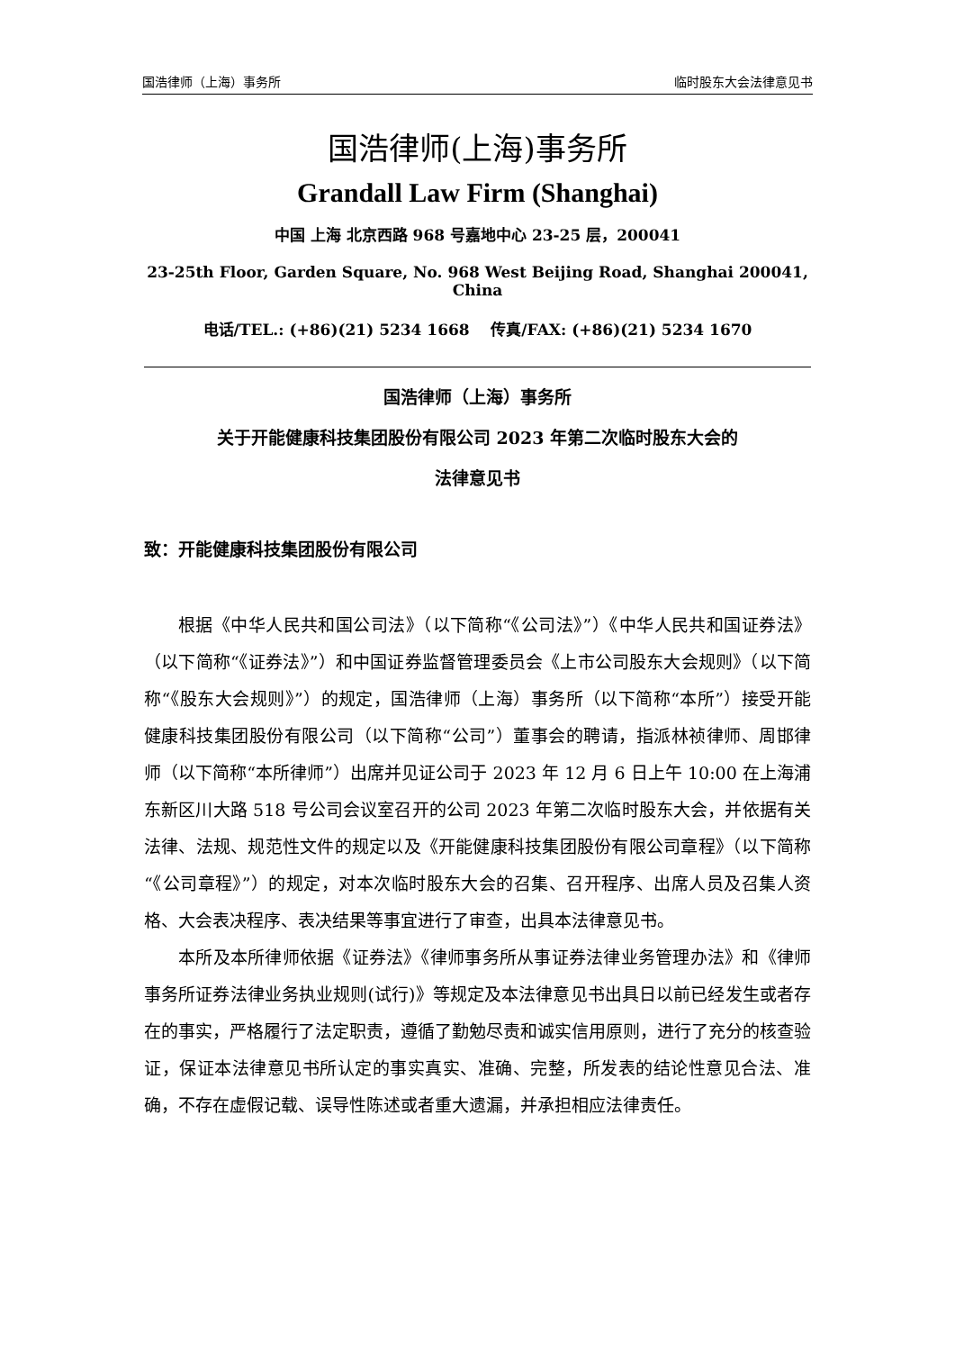国浩律师（上海）事务所 临时股东大会法律意见书
国浩律师(上海)事务所
Grandall Law Firm (Shanghai)
中国 上海 北京西路 968 号嘉地中心 23-25 层，200041
23-25th Floor, Garden Square, No. 968 West Beijing Road, Shanghai 200041, China
电话/TEL.: (+86)(21) 5234 1668 传真/FAX: (+86)(21) 5234 1670
国浩律师（上海）事务所
关于开能健康科技集团股份有限公司 2023 年第二次临时股东大会的
法律意见书
致：开能健康科技集团股份有限公司
根据《中华人民共和国公司法》（以下简称“《公司法》”）《中华人民共和国证券法》（以下简称“《证券法》”）和中国证券监督管理委员会《上市公司股东大会规则》（以下简称“《股东大会规则》”）的规定，国浩律师（上海）事务所（以下简称“本所”）接受开能健康科技集团股份有限公司（以下简称“公司”）董事会的聘请，指派林祯律师、周邯律师（以下简称“本所律师”）出席并见证公司于 2023 年 12 月 6 日上午 10:00 在上海浦东新区川大路 518 号公司会议室召开的公司 2023 年第二次临时股东大会，并依据有关法律、法规、规范性文件的规定以及《开能健康科技集团股份有限公司章程》（以下简称“《公司章程》”）的规定，对本次临时股东大会的召集、召开程序、出席人员及召集人资格、大会表决程序、表决结果等事宜进行了审查，出具本法律意见书。
本所及本所律师依据《证券法》《律师事务所从事证券法律业务管理办法》和《律师事务所证券法律业务执业规则(试行)》等规定及本法律意见书出具日以前已经发生或者存在的事实，严格履行了法定职责，遵循了勤勉尽责和诚实信用原则，进行了充分的核查验证，保证本法律意见书所认定的事实真实、准确、完整，所发表的结论性意见合法、准确，不存在虚假记载、误导性陈述或者重大遗漏，并承担相应法律责任。